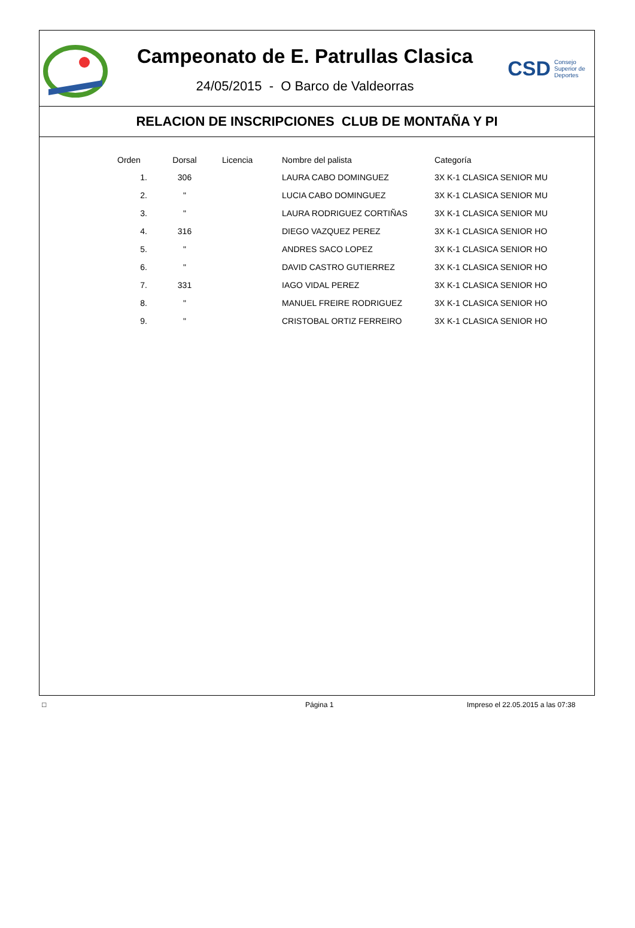Campeonato de E. Patrullas Clasica
24/05/2015 - O Barco de Valdeorras
CSD Consejo
Superior de
Deportes
RELACION DE INSCRIPCIONES CLUB DE MONTAÑA Y PI
| Orden | Dorsal | Licencia | Nombre del palista | Categoría |
| --- | --- | --- | --- | --- |
| 1. | 306 | | LAURA CABO DOMINGUEZ | 3X K-1 CLASICA SENIOR MU |
| 2. | " | | LUCIA CABO DOMINGUEZ | 3X K-1 CLASICA SENIOR MU |
| 3. | " | | LAURA RODRIGUEZ CORTIÑAS | 3X K-1 CLASICA SENIOR MU |
| 4. | 316 | | DIEGO VAZQUEZ PEREZ | 3X K-1 CLASICA SENIOR HO |
| 5. | " | | ANDRES SACO LOPEZ | 3X K-1 CLASICA SENIOR HO |
| 6. | " | | DAVID CASTRO GUTIERREZ | 3X K-1 CLASICA SENIOR HO |
| 7. | 331 | | IAGO VIDAL PEREZ | 3X K-1 CLASICA SENIOR HO |
| 8. | " | | MANUEL FREIRE RODRIGUEZ | 3X K-1 CLASICA SENIOR HO |
| 9. | " | | CRISTOBAL ORTIZ FERREIRO | 3X K-1 CLASICA SENIOR HO |
□ Página 1 Impreso el 22.05.2015 a las 07:38